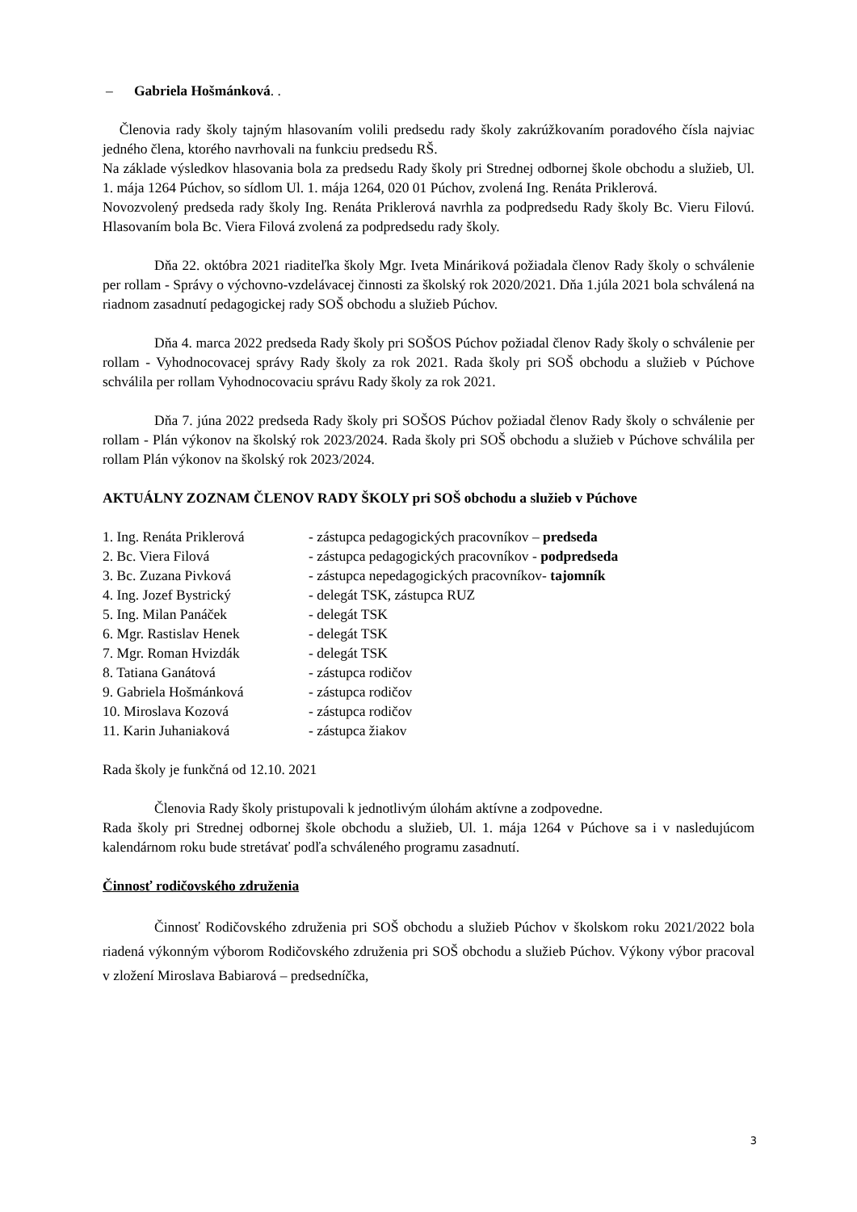– Gabriela Hošmánková. .
Členovia rady školy tajným hlasovaním volili predsedu rady školy zakrúžkovaním poradového čísla najviac jedného člena, ktorého navrhovali na funkciu predsedu RŠ.
Na základe výsledkov hlasovania bola za predsedu Rady školy pri Strednej odbornej škole obchodu a služieb, Ul. 1. mája 1264 Púchov, so sídlom Ul. 1. mája 1264, 020 01 Púchov, zvolená Ing. Renáta Priklerová.
Novozvolený predseda rady školy Ing. Renáta Priklerová navrhla za podpredsedu Rady školy Bc. Vieru Filovú. Hlasovaním bola Bc. Viera Filová zvolená za podpredsedu rady školy.
Dňa 22. októbra 2021 riaditeľka školy Mgr. Iveta Mináriková požiadala členov Rady školy o schválenie per rollam - Správy o výchovno-vzdelávacej činnosti za školský rok 2020/2021. Dňa 1.júla 2021 bola schválená na riadnom zasadnutí pedagogickej rady SOŠ obchodu a služieb Púchov.
Dňa 4. marca 2022 predseda Rady školy pri SOŠOS Púchov požiadal členov Rady školy o schválenie per rollam - Vyhodnocovacej správy Rady školy za rok 2021. Rada školy pri SOŠ obchodu a služieb v Púchove schválila per rollam Vyhodnocovaciu správu Rady školy za rok 2021.
Dňa 7. júna 2022 predseda Rady školy pri SOŠOS Púchov požiadal členov Rady školy o schválenie per rollam - Plán výkonov na školský rok 2023/2024. Rada školy pri SOŠ obchodu a služieb v Púchove schválila per rollam Plán výkonov na školský rok 2023/2024.
AKTUÁLNY ZOZNAM ČLENOV RADY ŠKOLY pri SOŠ obchodu a služieb v Púchove
| 1. Ing. Renáta Priklerová | - zástupca pedagogických pracovníkov – predseda |
| 2. Bc. Viera Filová | - zástupca pedagogických pracovníkov - podpredseda |
| 3. Bc. Zuzana Pivková | - zástupca nepedagogických pracovníkov- tajomník |
| 4. Ing. Jozef Bystrický | - delegát TSK, zástupca RUZ |
| 5. Ing. Milan Panáček | - delegát TSK |
| 6. Mgr. Rastislav Henek | - delegát TSK |
| 7. Mgr. Roman Hvizdák | - delegát TSK |
| 8. Tatiana Ganátová | - zástupca rodičov |
| 9. Gabriela Hošmánková | - zástupca rodičov |
| 10. Miroslava Kozová | - zástupca rodičov |
| 11. Karin Juhaniaková | - zástupca žiakov |
Rada školy je funkčná od 12.10. 2021
Členovia Rady školy pristupovali k jednotlivým úlohám aktívne a zodpovedne.
Rada školy pri Strednej odbornej škole obchodu a služieb, Ul. 1. mája 1264 v Púchove sa i v nasledujúcom kalendárnom roku bude stretávať podľa schváleného programu zasadnutí.
Činnosť rodičovského združenia
Činnosť Rodičovského združenia pri SOŠ obchodu a služieb Púchov v školskom roku 2021/2022 bola riadená výkonným výborom Rodičovského združenia pri SOŠ obchodu a služieb Púchov. Výkony výbor pracoval v zložení Miroslava Babiarová – predsedníčka,
3